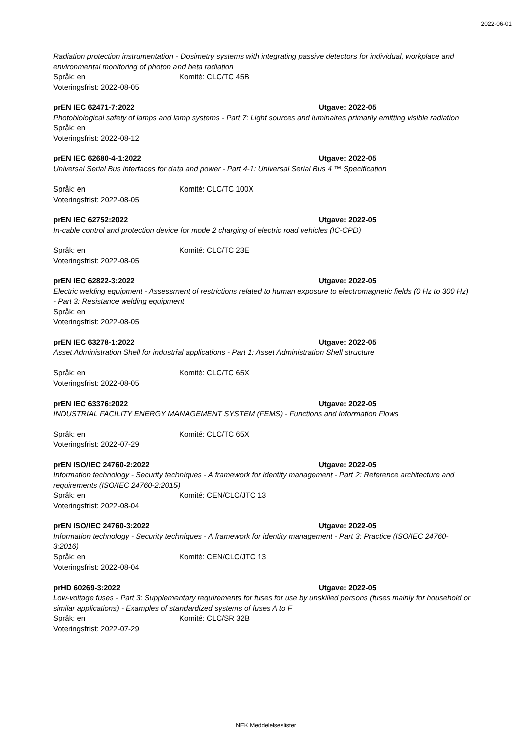2022-06-01
Radiation protection instrumentation - Dosimetry systems with integrating passive detectors for individual, workplace and environmental monitoring of photon and beta radiation
Språk: en Komité: CLC/TC 45B
Voteringsfrist: 2022-08-05
prEN IEC 62471-7:2022 Utgave: 2022-05
Photobiological safety of lamps and lamp systems - Part 7: Light sources and luminaires primarily emitting visible radiation
Språk: en
Voteringsfrist: 2022-08-12
prEN IEC 62680-4-1:2022 Utgave: 2022-05
Universal Serial Bus interfaces for data and power - Part 4-1: Universal Serial Bus 4 ™ Specification
Språk: en Komité: CLC/TC 100X
Voteringsfrist: 2022-08-05
prEN IEC 62752:2022 Utgave: 2022-05
In-cable control and protection device for mode 2 charging of electric road vehicles (IC-CPD)
Språk: en Komité: CLC/TC 23E
Voteringsfrist: 2022-08-05
prEN IEC 62822-3:2022 Utgave: 2022-05
Electric welding equipment - Assessment of restrictions related to human exposure to electromagnetic fields (0 Hz to 300 Hz) - Part 3: Resistance welding equipment
Språk: en
Voteringsfrist: 2022-08-05
prEN IEC 63278-1:2022 Utgave: 2022-05
Asset Administration Shell for industrial applications - Part 1: Asset Administration Shell structure
Språk: en Komité: CLC/TC 65X
Voteringsfrist: 2022-08-05
prEN IEC 63376:2022 Utgave: 2022-05
INDUSTRIAL FACILITY ENERGY MANAGEMENT SYSTEM (FEMS) - Functions and Information Flows
Språk: en Komité: CLC/TC 65X
Voteringsfrist: 2022-07-29
prEN ISO/IEC 24760-2:2022 Utgave: 2022-05
Information technology - Security techniques - A framework for identity management - Part 2: Reference architecture and requirements (ISO/IEC 24760-2:2015)
Språk: en Komité: CEN/CLC/JTC 13
Voteringsfrist: 2022-08-04
prEN ISO/IEC 24760-3:2022 Utgave: 2022-05
Information technology - Security techniques - A framework for identity management - Part 3: Practice (ISO/IEC 24760-3:2016)
Språk: en Komité: CEN/CLC/JTC 13
Voteringsfrist: 2022-08-04
prHD 60269-3:2022 Utgave: 2022-05
Low-voltage fuses - Part 3: Supplementary requirements for fuses for use by unskilled persons (fuses mainly for household or similar applications) - Examples of standardized systems of fuses A to F
Språk: en Komité: CLC/SR 32B
Voteringsfrist: 2022-07-29
NEK Meddelelseslister